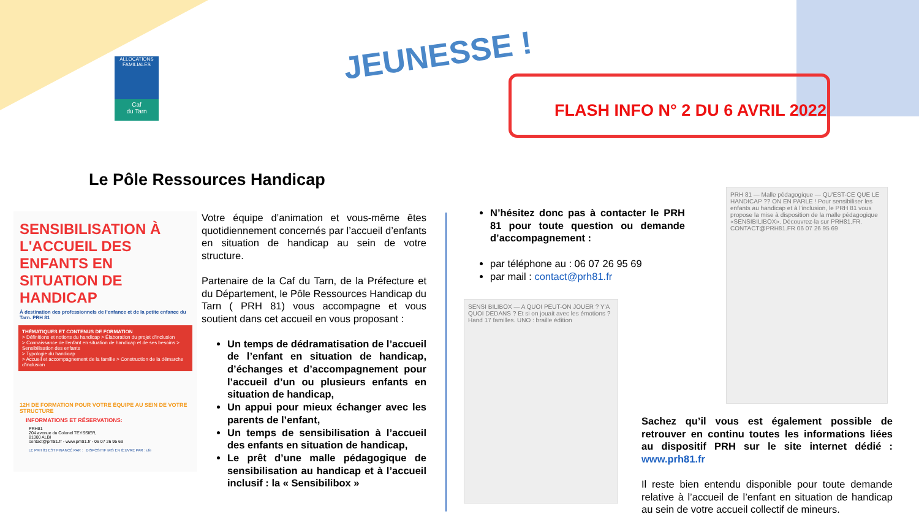ALLOCATIONS FAMILIALES
Caf
du Tarn
JEUNESSE !
FLASH INFO N° 2 DU 6 AVRIL 2022
Le Pôle Ressources Handicap
SENSIBILISATION À L'ACCUEIL DES ENFANTS EN SITUATION DE HANDICAP
À destination des professionnels de l'enfance et de la petite enfance du Tarn. PRH 81
THÉMATIQUES ET CONTENUS DE FORMATION
> Définitions et notions du handicap > Élaboration du projet d'inclusion
> Connaissance de l'enfant en situation de handicap et de ses besoins > Sensibilisation des enfants
> Typologie du handicap
> Accueil et accompagnement de la famille > Construction de la démarche d'inclusion
12H DE FORMATION POUR VOTRE ÉQUIPE AU SEIN DE VOTRE STRUCTURE
INFORMATIONS ET RÉSERVATIONS:
PRH81
204 avenue du Colonel TEYSSIER,
81000 ALBI
contact@prh81.fr - www.prh81.fr - 06 07 26 95 69
LE PRH 81 EST FINANCÉ PAR : DISPOSITIF MIS EN ŒUVRE PAR : ufe
Votre équipe d’animation et vous-même êtes quotidiennement concernés par l’accueil d’enfants en situation de handicap au sein de votre structure.
Partenaire de la Caf du Tarn, de la Préfecture et du Département, le Pôle Ressources Handicap du Tarn ( PRH 81) vous accompagne et vous soutient dans cet accueil en vous proposant :
Un temps de dédramatisation de l’accueil de l’enfant en situation de handicap, d’échanges et d’accompagnement pour l’accueil d’un ou plusieurs enfants en situation de handicap,
Un appui pour mieux échanger avec les parents de l’enfant,
Un temps de sensibilisation à l’accueil des enfants en situation de handicap,
Le prêt d’une malle pédagogique de sensibilisation au handicap et à l’accueil inclusif : la « Sensibilibox »
N’hésitez donc pas à contacter le PRH 81 pour toute question ou demande d’accompagnement :
par téléphone au : 06 07 26 95 69
par mail : contact@prh81.fr
SENSI BILIBOX — A QUOI PEUT-ON JOUER ? Y'A QUOI DEDANS ? Et si on jouait avec les émotions ? Hand 17 familles. UNO : braille édition
PRH 81 — Malle pédagogique — QU'EST-CE QUE LE HANDICAP ?? ON EN PARLE ! Pour sensibiliser les enfants au handicap et à l'inclusion, le PRH 81 vous propose la mise à disposition de la malle pédagogique «SENSIBILIBOX». Découvrez-la sur PRH81.FR. CONTACT@PRH81.FR 06 07 26 95 69
Sachez qu’il vous est également possible de retrouver en continu toutes les informations liées au dispositif PRH sur le site internet dédié : www.prh81.fr
Il reste bien entendu disponible pour toute demande relative à l’accueil de l’enfant en situation de handicap au sein de votre accueil collectif de mineurs.